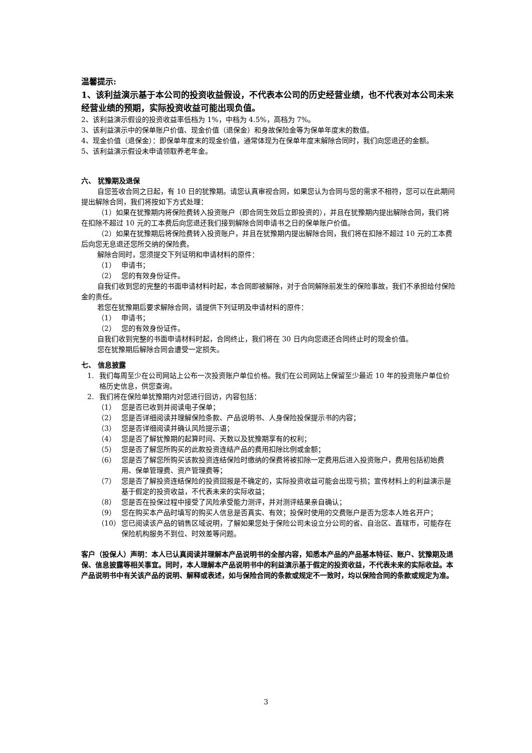温馨提示:
1、该利益演示基于本公司的投资收益假设，不代表本公司的历史经营业绩，也不代表对本公司未来经营业绩的预期，实际投资收益可能出现负值。
2、该利益演示假设的投资收益率低档为 1%，中档为 4.5%，高档为 7%。
3、该利益演示中的保单账户价值、现金价值（退保金）和身故保险金等为保单年度末的数值。
4、现金价值（退保金）：即保单年度末的现金价值，通常体现为在保单年度末解除合同时，我们向您退还的金额。
5、该利益演示假设未申请领取养老年金。
六、 犹豫期及退保
自您签收合同之日起，有 10 日的犹豫期。请您认真审视合同，如果您认为合同与您的需求不相符，您可以在此期间提出解除合同，我们将按如下方式处理：
（1）如果在犹豫期内将保险费转入投资账户（即合同生效后立即投资的），并且在犹豫期内提出解除合同，我们将在扣除不超过 10 元的工本费后向您退还我们接到解除合同申请书之日的保单账户价值。
（2）如果在犹豫期后将保险费转入投资账户，并且在犹豫期内提出解除合同，我们将在扣除不超过 10 元的工本费后向您无息退还您所交纳的保险费。
解除合同时，您须提交下列证明和申请材料的原件：
（1） 申请书；
（2） 您的有效身份证件。
自我们收到您的完整的书面申请材料时起，本合同即被解除，对于合同解除前发生的保险事故，我们不承担给付保险金的责任。
若您在犹豫期后要求解除合同，请提供下列证明及申请材料的原件：
（1） 申请书；
（2） 您的有效身份证件。
自我们收到完整的书面申请材料时起，合同终止，我们将在 30 日内向您退还合同终止时的现金价值。
您在犹豫期后解除合同会遭受一定损失。
七、 信息披露
1. 我们每周至少在公司网站上公布一次投资账户单位价格。我们在公司网站上保留至少最近 10 年的投资账户单位价格历史信息，供您查询。
2. 我们将在保险单犹豫期内对您进行回访，内容包括：
（1） 您是否已收到并阅读电子保单；
（2） 您是否详细阅读并理解保险条款、产品说明书、人身保险投保提示书的内容；
（3） 您是否详细阅读并确认风险提示语；
（4） 您是否了解犹豫期的起算时间、天数以及犹豫期享有的权利；
（5） 您是否了解您所购买的此款投资连结产品的费用扣除比例或金额；
（6） 您是否了解您所购买该款投资连结保险时缴纳的保费将被扣除一定费用后进入投资账户，费用包括初始费用、保单管理费、资产管理费等；
（7） 您是否了解投资连结保险的投资回报是不确定的，实际投资收益可能会出现亏损；宣传材料上的利益演示是基于假定的投资收益，不代表未来的实际收益；
（8） 您是否在投保过程中接受了风险承受能力测评，并对测评结果亲自确认；
（9） 您在购买本产品时填写的购买人信息是否真实、有效；投保时使用的交费账户是否为您本人姓名开户；
（10） 您已阅读该产品的销售区域说明，了解如果您处于保险公司未设立分公司的省、自治区、直辖市，可能存在保险机构服务不到位、时效差等问题。
客户（投保人）声明：本人已认真阅读并理解本产品说明书的全部内容，知悉本产品的产品基本特征、账户、犹豫期及退保、信息披露等相关事宜。同时，本人理解本产品说明书中的利益演示基于假定的投资收益，不代表未来的实际收益。本产品说明书中有关该产品的说明、解释或表述，如与保险合同的条款或规定不一致时，均以保险合同的条款或规定为准。
3